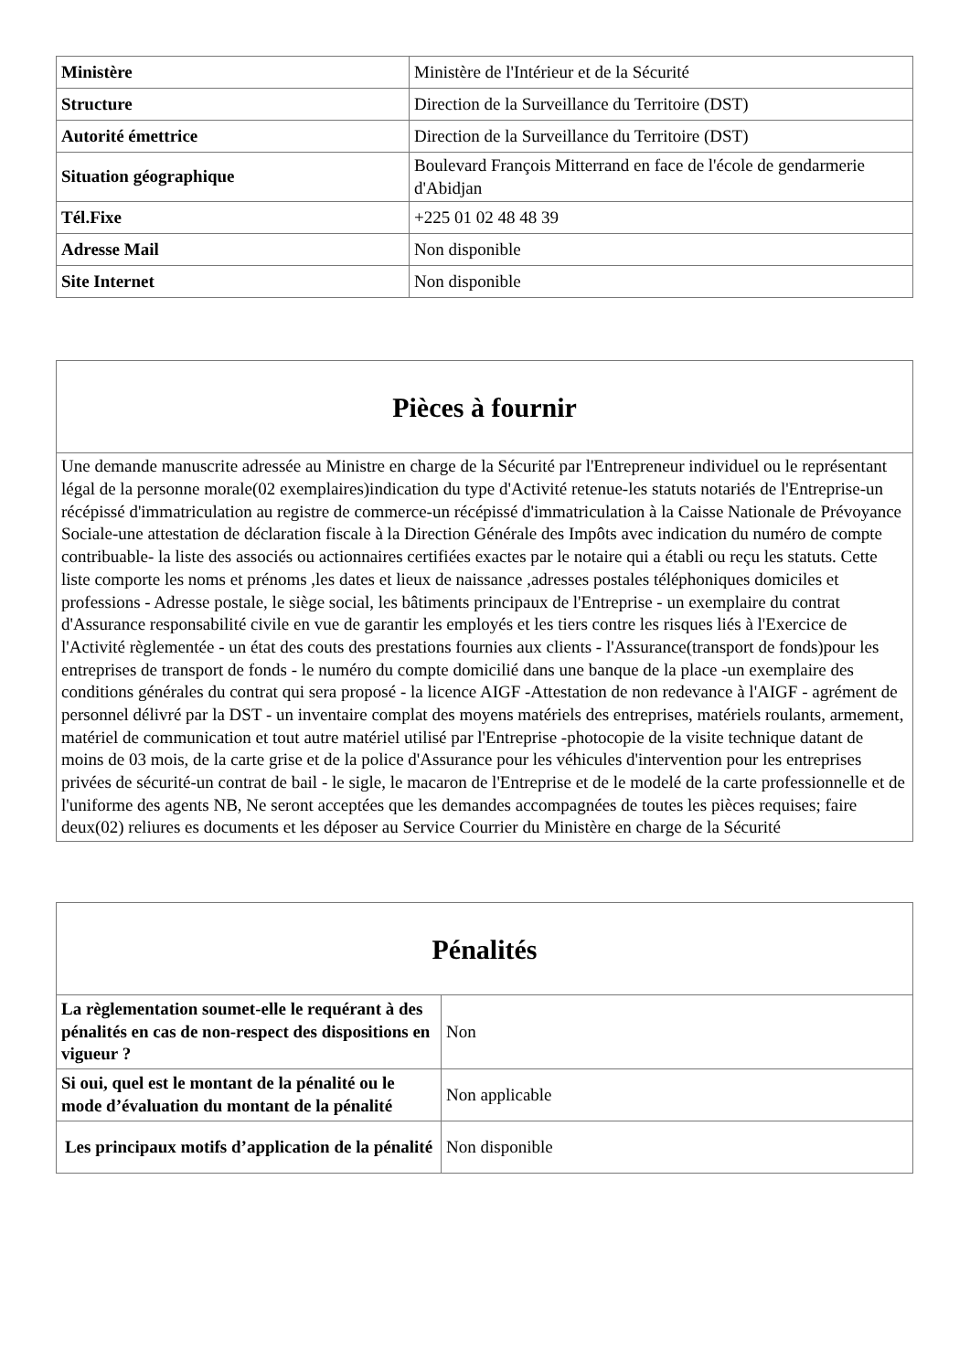| Ministère | Ministère de l'Intérieur et de la Sécurité |
| Structure | Direction de la Surveillance du Territoire (DST) |
| Autorité émettrice | Direction de la Surveillance du Territoire (DST) |
| Situation géographique | Boulevard François Mitterrand en face de l'école de gendarmerie d'Abidjan |
| Tél.Fixe | +225 01 02 48 48 39 |
| Adresse Mail | Non disponible |
| Site Internet | Non disponible |
| Pièces à fournir |
| --- |
| Une demande manuscrite adressée au Ministre en charge de la Sécurité par l'Entrepreneur individuel ou le représentant légal de la personne morale(02 exemplaires)indication du type d'Activité retenue-les statuts notariés de l'Entreprise-un récépissé d'immatriculation au registre de commerce-un récépissé d'immatriculation à la Caisse Nationale de Prévoyance Sociale-une attestation de déclaration fiscale à la Direction Générale des Impôts avec indication du numéro de compte contribuable- la liste des associés ou actionnaires certifiées exactes par le notaire qui a établi ou reçu les statuts. Cette liste comporte les noms et prénoms ,les dates et lieux de naissance ,adresses postales téléphoniques domiciles et professions - Adresse postale, le siège social, les bâtiments principaux de l'Entreprise - un exemplaire du contrat d'Assurance responsabilité civile en vue de garantir les employés et les tiers contre les risques liés à l'Exercice de l'Activité règlementée - un état des couts des prestations fournies aux clients - l'Assurance(transport de fonds)pour les entreprises de transport de fonds - le numéro du compte domicilié dans une banque de la place -un exemplaire des conditions générales du contrat qui sera proposé - la licence AIGF -Attestation de non redevance à l'AIGF - agrément de personnel délivré par la DST - un inventaire complat des moyens matériels des entreprises, matériels roulants, armement, matériel de communication et tout autre matériel utilisé par l'Entreprise -photocopie de la visite technique datant de moins de 03 mois, de la carte grise et de la police d'Assurance pour les véhicules d'intervention pour les entreprises privées de sécurité-un contrat de bail - le sigle, le macaron de l'Entreprise et de le modelé de la carte professionnelle et de l'uniforme des agents NB, Ne seront acceptées que les demandes accompagnées de toutes les pièces requises; faire deux(02) reliures es documents et les déposer au Service Courrier du Ministère en charge de la Sécurité |
| Pénalités | |
| --- | --- |
| La règlementation soumet-elle le requérant à des pénalités en cas de non-respect des dispositions en vigueur ? | Non |
| Si oui, quel est le montant de la pénalité ou le mode d’évaluation du montant de la pénalité | Non applicable |
| Les principaux motifs d’application de la pénalité | Non disponible |